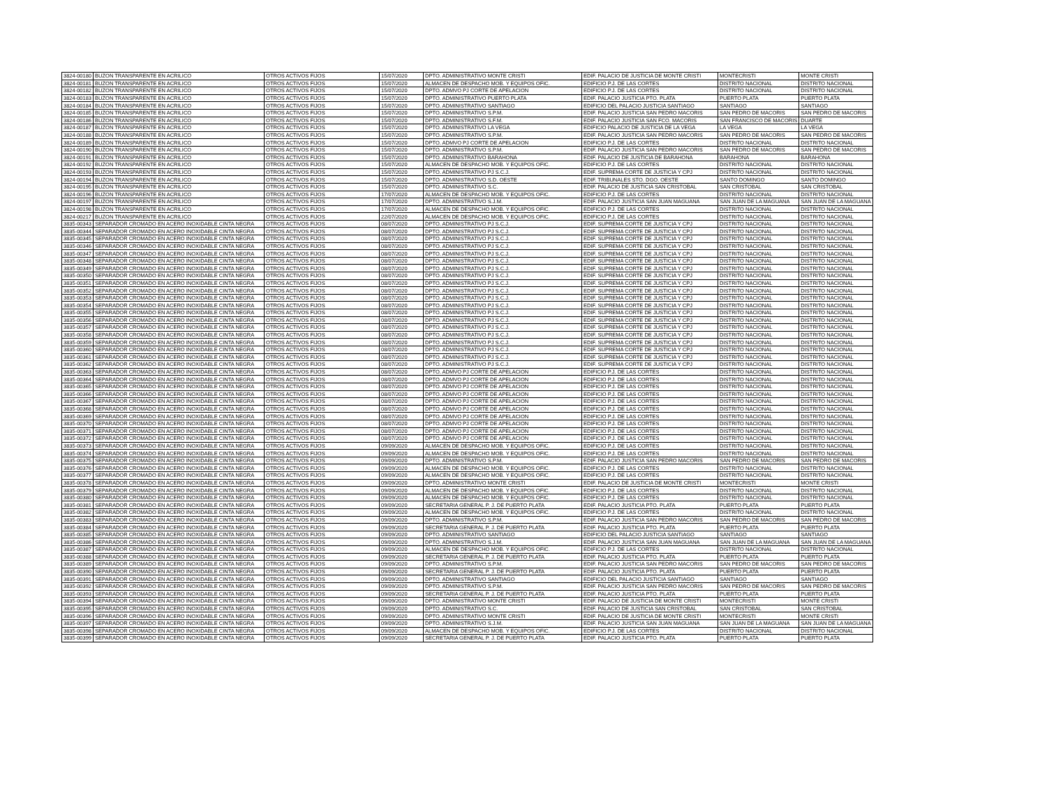| 3824-00180 | BUZON TRANSPARENTE EN ACRILICO | OTROS ACTIVOS FIJOS | 15/07/2020 | DPTO. ADMINISTRATIVO MONTE CRISTI | EDIF. PALACIO DE JUSTICIA DE MONTE CRISTI | MONTECRISTI | MONTE CRISTI |
| 3824-00181 | BUZON TRANSPARENTE EN ACRILICO | OTROS ACTIVOS FIJOS | 15/07/2020 | ALMACEN DE DESPACHO MOB. Y EQUIPOS OFIC. | EDIFICIO P.J. DE LAS CORTES | DISTRITO NACIONAL | DISTRITO NACIONAL |
| 3824-00182 | BUZON TRANSPARENTE EN ACRILICO | OTROS ACTIVOS FIJOS | 15/07/2020 | DPTO. ADMVO PJ CORTE DE APELACION | EDIFICIO P.J. DE LAS CORTES | DISTRITO NACIONAL | DISTRITO NACIONAL |
| 3824-00183 | BUZON TRANSPARENTE EN ACRILICO | OTROS ACTIVOS FIJOS | 15/07/2020 | DPTO. ADMINISTRATIVO PUERTO PLATA | EDIF. PALACIO JUSTICIA PTO. PLATA | PUERTO PLATA | PUERTO PLATA |
| 3824-00184 | BUZON TRANSPARENTE EN ACRILICO | OTROS ACTIVOS FIJOS | 15/07/2020 | DPTO. ADMINISTRATIVO SANTIAGO | EDIFICIO DEL PALACIO JUSTICIA SANTIAGO | SANTIAGO | SANTIAGO |
| 3824-00185 | BUZON TRANSPARENTE EN ACRILICO | OTROS ACTIVOS FIJOS | 15/07/2020 | DPTO. ADMINISTRATIVO S.P.M. | EDIF. PALACIO JUSTICIA SAN PEDRO MACORIS | SAN PEDRO DE MACORIS | SAN PEDRO DE MACORIS |
| 3824-00186 | BUZON TRANSPARENTE EN ACRILICO | OTROS ACTIVOS FIJOS | 15/07/2020 | DPTO. ADMINISTRATIVO S.F.M. | EDIF. PALACIO JUSTICIA SAN FCO. MACORIS | SAN FRANCISCO DE MACORIS | DUARTE |
| 3824-00187 | BUZON TRANSPARENTE EN ACRILICO | OTROS ACTIVOS FIJOS | 15/07/2020 | DPTO. ADMINISTRATIVO LA VEGA | EDIFICIO PALACIO DE JUSTICIA DE LA VEGA | LA VEGA | LA VEGA |
| 3824-00188 | BUZON TRANSPARENTE EN ACRILICO | OTROS ACTIVOS FIJOS | 15/07/2020 | DPTO. ADMINISTRATIVO S.P.M. | EDIF. PALACIO JUSTICIA SAN PEDRO MACORIS | SAN PEDRO DE MACORIS | SAN PEDRO DE MACORIS |
| 3824-00189 | BUZON TRANSPARENTE EN ACRILICO | OTROS ACTIVOS FIJOS | 15/07/2020 | DPTO. ADMVO PJ CORTE DE APELACION | EDIFICIO P.J. DE LAS CORTES | DISTRITO NACIONAL | DISTRITO NACIONAL |
| 3824-00190 | BUZON TRANSPARENTE EN ACRILICO | OTROS ACTIVOS FIJOS | 15/07/2020 | DPTO. ADMINISTRATIVO S.P.M. | EDIF. PALACIO JUSTICIA SAN PEDRO MACORIS | SAN PEDRO DE MACORIS | SAN PEDRO DE MACORIS |
| 3824-00191 | BUZON TRANSPARENTE EN ACRILICO | OTROS ACTIVOS FIJOS | 15/07/2020 | DPTO. ADMINISTRATIVO BARAHONA | EDIF. PALACIO DE JUSTICIA DE BARAHONA | BARAHONA | BARAHONA |
| 3824-00192 | BUZON TRANSPARENTE EN ACRILICO | OTROS ACTIVOS FIJOS | 15/07/2020 | ALMACEN DE DESPACHO MOB. Y EQUIPOS OFIC. | EDIFICIO P.J. DE LAS CORTES | DISTRITO NACIONAL | DISTRITO NACIONAL |
| 3824-00193 | BUZON TRANSPARENTE EN ACRILICO | OTROS ACTIVOS FIJOS | 15/07/2020 | DPTO. ADMINISTRATIVO PJ S.C.J. | EDIF. SUPREMA CORTE DE JUSTICIA Y CPJ | DISTRITO NACIONAL | DISTRITO NACIONAL |
| 3824-00194 | BUZON TRANSPARENTE EN ACRILICO | OTROS ACTIVOS FIJOS | 15/07/2020 | DPTO. ADMINISTRATIVO S.D. OESTE | EDIF. TRIBUNALES STO. DGO. OESTE | SANTO DOMINGO | SANTO DOMINGO |
| 3824-00195 | BUZON TRANSPARENTE EN ACRILICO | OTROS ACTIVOS FIJOS | 15/07/2020 | DPTO. ADMINISTRATIVO S.C. | EDIF. PALACIO DE JUSTICIA SAN CRISTOBAL | SAN CRISTOBAL | SAN CRISTOBAL |
| 3824-00196 | BUZON TRANSPARENTE EN ACRILICO | OTROS ACTIVOS FIJOS | 17/07/2020 | ALMACEN DE DESPACHO MOB. Y EQUIPOS OFIC. | EDIFICIO P.J. DE LAS CORTES | DISTRITO NACIONAL | DISTRITO NACIONAL |
| 3824-00197 | BUZON TRANSPARENTE EN ACRILICO | OTROS ACTIVOS FIJOS | 17/07/2020 | DPTO. ADMINISTRATIVO S.J.M. | EDIF. PALACIO JUSTICIA SAN JUAN MAGUANA | SAN JUAN DE LA MAGUANA | SAN JUAN DE LA MAGUANA |
| 3824-00198 | BUZON TRANSPARENTE EN ACRILICO | OTROS ACTIVOS FIJOS | 17/07/2020 | ALMACEN DE DESPACHO MOB. Y EQUIPOS OFIC. | EDIFICIO P.J. DE LAS CORTES | DISTRITO NACIONAL | DISTRITO NACIONAL |
| 3824-00217 | BUZON TRANSPARENTE EN ACRILICO | OTROS ACTIVOS FIJOS | 22/07/2020 | ALMACEN DE DESPACHO MOB. Y EQUIPOS OFIC. | EDIFICIO P.J. DE LAS CORTES | DISTRITO NACIONAL | DISTRITO NACIONAL |
| 3835-00343 | SEPARADOR CROMADO EN ACERO INOXIDABLE CINTA NEGRA | OTROS ACTIVOS FIJOS | 08/07/2020 | DPTO. ADMINISTRATIVO PJ S.C.J. | EDIF. SUPREMA CORTE DE JUSTICIA Y CPJ | DISTRITO NACIONAL | DISTRITO NACIONAL |
| 3835-00344 | SEPARADOR CROMADO EN ACERO INOXIDABLE CINTA NEGRA | OTROS ACTIVOS FIJOS | 08/07/2020 | DPTO. ADMINISTRATIVO PJ S.C.J. | EDIF. SUPREMA CORTE DE JUSTICIA Y CPJ | DISTRITO NACIONAL | DISTRITO NACIONAL |
| 3835-00345 | SEPARADOR CROMADO EN ACERO INOXIDABLE CINTA NEGRA | OTROS ACTIVOS FIJOS | 08/07/2020 | DPTO. ADMINISTRATIVO PJ S.C.J. | EDIF. SUPREMA CORTE DE JUSTICIA Y CPJ | DISTRITO NACIONAL | DISTRITO NACIONAL |
| 3835-00346 | SEPARADOR CROMADO EN ACERO INOXIDABLE CINTA NEGRA | OTROS ACTIVOS FIJOS | 08/07/2020 | DPTO. ADMINISTRATIVO PJ S.C.J. | EDIF. SUPREMA CORTE DE JUSTICIA Y CPJ | DISTRITO NACIONAL | DISTRITO NACIONAL |
| 3835-00347 | SEPARADOR CROMADO EN ACERO INOXIDABLE CINTA NEGRA | OTROS ACTIVOS FIJOS | 08/07/2020 | DPTO. ADMINISTRATIVO PJ S.C.J. | EDIF. SUPREMA CORTE DE JUSTICIA Y CPJ | DISTRITO NACIONAL | DISTRITO NACIONAL |
| 3835-00348 | SEPARADOR CROMADO EN ACERO INOXIDABLE CINTA NEGRA | OTROS ACTIVOS FIJOS | 08/07/2020 | DPTO. ADMINISTRATIVO PJ S.C.J. | EDIF. SUPREMA CORTE DE JUSTICIA Y CPJ | DISTRITO NACIONAL | DISTRITO NACIONAL |
| 3835-00349 | SEPARADOR CROMADO EN ACERO INOXIDABLE CINTA NEGRA | OTROS ACTIVOS FIJOS | 08/07/2020 | DPTO. ADMINISTRATIVO PJ S.C.J. | EDIF. SUPREMA CORTE DE JUSTICIA Y CPJ | DISTRITO NACIONAL | DISTRITO NACIONAL |
| 3835-00350 | SEPARADOR CROMADO EN ACERO INOXIDABLE CINTA NEGRA | OTROS ACTIVOS FIJOS | 08/07/2020 | DPTO. ADMINISTRATIVO PJ S.C.J. | EDIF. SUPREMA CORTE DE JUSTICIA Y CPJ | DISTRITO NACIONAL | DISTRITO NACIONAL |
| 3835-00351 | SEPARADOR CROMADO EN ACERO INOXIDABLE CINTA NEGRA | OTROS ACTIVOS FIJOS | 08/07/2020 | DPTO. ADMINISTRATIVO PJ S.C.J. | EDIF. SUPREMA CORTE DE JUSTICIA Y CPJ | DISTRITO NACIONAL | DISTRITO NACIONAL |
| 3835-00352 | SEPARADOR CROMADO EN ACERO INOXIDABLE CINTA NEGRA | OTROS ACTIVOS FIJOS | 08/07/2020 | DPTO. ADMINISTRATIVO PJ S.C.J. | EDIF. SUPREMA CORTE DE JUSTICIA Y CPJ | DISTRITO NACIONAL | DISTRITO NACIONAL |
| 3835-00353 | SEPARADOR CROMADO EN ACERO INOXIDABLE CINTA NEGRA | OTROS ACTIVOS FIJOS | 08/07/2020 | DPTO. ADMINISTRATIVO PJ S.C.J. | EDIF. SUPREMA CORTE DE JUSTICIA Y CPJ | DISTRITO NACIONAL | DISTRITO NACIONAL |
| 3835-00354 | SEPARADOR CROMADO EN ACERO INOXIDABLE CINTA NEGRA | OTROS ACTIVOS FIJOS | 08/07/2020 | DPTO. ADMINISTRATIVO PJ S.C.J. | EDIF. SUPREMA CORTE DE JUSTICIA Y CPJ | DISTRITO NACIONAL | DISTRITO NACIONAL |
| 3835-00355 | SEPARADOR CROMADO EN ACERO INOXIDABLE CINTA NEGRA | OTROS ACTIVOS FIJOS | 08/07/2020 | DPTO. ADMINISTRATIVO PJ S.C.J. | EDIF. SUPREMA CORTE DE JUSTICIA Y CPJ | DISTRITO NACIONAL | DISTRITO NACIONAL |
| 3835-00356 | SEPARADOR CROMADO EN ACERO INOXIDABLE CINTA NEGRA | OTROS ACTIVOS FIJOS | 08/07/2020 | DPTO. ADMINISTRATIVO PJ S.C.J. | EDIF. SUPREMA CORTE DE JUSTICIA Y CPJ | DISTRITO NACIONAL | DISTRITO NACIONAL |
| 3835-00357 | SEPARADOR CROMADO EN ACERO INOXIDABLE CINTA NEGRA | OTROS ACTIVOS FIJOS | 08/07/2020 | DPTO. ADMINISTRATIVO PJ S.C.J. | EDIF. SUPREMA CORTE DE JUSTICIA Y CPJ | DISTRITO NACIONAL | DISTRITO NACIONAL |
| 3835-00358 | SEPARADOR CROMADO EN ACERO INOXIDABLE CINTA NEGRA | OTROS ACTIVOS FIJOS | 08/07/2020 | DPTO. ADMINISTRATIVO PJ S.C.J. | EDIF. SUPREMA CORTE DE JUSTICIA Y CPJ | DISTRITO NACIONAL | DISTRITO NACIONAL |
| 3835-00359 | SEPARADOR CROMADO EN ACERO INOXIDABLE CINTA NEGRA | OTROS ACTIVOS FIJOS | 08/07/2020 | DPTO. ADMINISTRATIVO PJ S.C.J. | EDIF. SUPREMA CORTE DE JUSTICIA Y CPJ | DISTRITO NACIONAL | DISTRITO NACIONAL |
| 3835-00360 | SEPARADOR CROMADO EN ACERO INOXIDABLE CINTA NEGRA | OTROS ACTIVOS FIJOS | 08/07/2020 | DPTO. ADMINISTRATIVO PJ S.C.J. | EDIF. SUPREMA CORTE DE JUSTICIA Y CPJ | DISTRITO NACIONAL | DISTRITO NACIONAL |
| 3835-00361 | SEPARADOR CROMADO EN ACERO INOXIDABLE CINTA NEGRA | OTROS ACTIVOS FIJOS | 08/07/2020 | DPTO. ADMINISTRATIVO PJ S.C.J. | EDIF. SUPREMA CORTE DE JUSTICIA Y CPJ | DISTRITO NACIONAL | DISTRITO NACIONAL |
| 3835-00362 | SEPARADOR CROMADO EN ACERO INOXIDABLE CINTA NEGRA | OTROS ACTIVOS FIJOS | 08/07/2020 | DPTO. ADMINISTRATIVO PJ S.C.J. | EDIF. SUPREMA CORTE DE JUSTICIA Y CPJ | DISTRITO NACIONAL | DISTRITO NACIONAL |
| 3835-00363 | SEPARADOR CROMADO EN ACERO INOXIDABLE CINTA NEGRA | OTROS ACTIVOS FIJOS | 08/07/2020 | DPTO. ADMVO PJ CORTE DE APELACION | EDIFICIO P.J. DE LAS CORTES | DISTRITO NACIONAL | DISTRITO NACIONAL |
| 3835-00364 | SEPARADOR CROMADO EN ACERO INOXIDABLE CINTA NEGRA | OTROS ACTIVOS FIJOS | 08/07/2020 | DPTO. ADMVO PJ CORTE DE APELACION | EDIFICIO P.J. DE LAS CORTES | DISTRITO NACIONAL | DISTRITO NACIONAL |
| 3835-00365 | SEPARADOR CROMADO EN ACERO INOXIDABLE CINTA NEGRA | OTROS ACTIVOS FIJOS | 08/07/2020 | DPTO. ADMVO PJ CORTE DE APELACION | EDIFICIO P.J. DE LAS CORTES | DISTRITO NACIONAL | DISTRITO NACIONAL |
| 3835-00366 | SEPARADOR CROMADO EN ACERO INOXIDABLE CINTA NEGRA | OTROS ACTIVOS FIJOS | 08/07/2020 | DPTO. ADMVO PJ CORTE DE APELACION | EDIFICIO P.J. DE LAS CORTES | DISTRITO NACIONAL | DISTRITO NACIONAL |
| 3835-00367 | SEPARADOR CROMADO EN ACERO INOXIDABLE CINTA NEGRA | OTROS ACTIVOS FIJOS | 08/07/2020 | DPTO. ADMVO PJ CORTE DE APELACION | EDIFICIO P.J. DE LAS CORTES | DISTRITO NACIONAL | DISTRITO NACIONAL |
| 3835-00368 | SEPARADOR CROMADO EN ACERO INOXIDABLE CINTA NEGRA | OTROS ACTIVOS FIJOS | 08/07/2020 | DPTO. ADMVO PJ CORTE DE APELACION | EDIFICIO P.J. DE LAS CORTES | DISTRITO NACIONAL | DISTRITO NACIONAL |
| 3835-00369 | SEPARADOR CROMADO EN ACERO INOXIDABLE CINTA NEGRA | OTROS ACTIVOS FIJOS | 08/07/2020 | DPTO. ADMVO PJ CORTE DE APELACION | EDIFICIO P.J. DE LAS CORTES | DISTRITO NACIONAL | DISTRITO NACIONAL |
| 3835-00370 | SEPARADOR CROMADO EN ACERO INOXIDABLE CINTA NEGRA | OTROS ACTIVOS FIJOS | 08/07/2020 | DPTO. ADMVO PJ CORTE DE APELACION | EDIFICIO P.J. DE LAS CORTES | DISTRITO NACIONAL | DISTRITO NACIONAL |
| 3835-00371 | SEPARADOR CROMADO EN ACERO INOXIDABLE CINTA NEGRA | OTROS ACTIVOS FIJOS | 08/07/2020 | DPTO. ADMVO PJ CORTE DE APELACION | EDIFICIO P.J. DE LAS CORTES | DISTRITO NACIONAL | DISTRITO NACIONAL |
| 3835-00372 | SEPARADOR CROMADO EN ACERO INOXIDABLE CINTA NEGRA | OTROS ACTIVOS FIJOS | 08/07/2020 | DPTO. ADMVO PJ CORTE DE APELACION | EDIFICIO P.J. DE LAS CORTES | DISTRITO NACIONAL | DISTRITO NACIONAL |
| 3835-00373 | SEPARADOR CROMADO EN ACERO INOXIDABLE CINTA NEGRA | OTROS ACTIVOS FIJOS | 09/09/2020 | ALMACEN DE DESPACHO MOB. Y EQUIPOS OFIC. | EDIFICIO P.J. DE LAS CORTES | DISTRITO NACIONAL | DISTRITO NACIONAL |
| 3835-00374 | SEPARADOR CROMADO EN ACERO INOXIDABLE CINTA NEGRA | OTROS ACTIVOS FIJOS | 09/09/2020 | ALMACEN DE DESPACHO MOB. Y EQUIPOS OFIC. | EDIFICIO P.J. DE LAS CORTES | DISTRITO NACIONAL | DISTRITO NACIONAL |
| 3835-00375 | SEPARADOR CROMADO EN ACERO INOXIDABLE CINTA NEGRA | OTROS ACTIVOS FIJOS | 09/09/2020 | DPTO. ADMINISTRATIVO S.P.M. | EDIF. PALACIO JUSTICIA SAN PEDRO MACORIS | SAN PEDRO DE MACORIS | SAN PEDRO DE MACORIS |
| 3835-00376 | SEPARADOR CROMADO EN ACERO INOXIDABLE CINTA NEGRA | OTROS ACTIVOS FIJOS | 09/09/2020 | ALMACEN DE DESPACHO MOB. Y EQUIPOS OFIC. | EDIFICIO P.J. DE LAS CORTES | DISTRITO NACIONAL | DISTRITO NACIONAL |
| 3835-00377 | SEPARADOR CROMADO EN ACERO INOXIDABLE CINTA NEGRA | OTROS ACTIVOS FIJOS | 09/09/2020 | ALMACEN DE DESPACHO MOB. Y EQUIPOS OFIC. | EDIFICIO P.J. DE LAS CORTES | DISTRITO NACIONAL | DISTRITO NACIONAL |
| 3835-00378 | SEPARADOR CROMADO EN ACERO INOXIDABLE CINTA NEGRA | OTROS ACTIVOS FIJOS | 09/09/2020 | DPTO. ADMINISTRATIVO MONTE CRISTI | EDIF. PALACIO DE JUSTICIA DE MONTE CRISTI | MONTECRISTI | MONTE CRISTI |
| 3835-00379 | SEPARADOR CROMADO EN ACERO INOXIDABLE CINTA NEGRA | OTROS ACTIVOS FIJOS | 09/09/2020 | ALMACEN DE DESPACHO MOB. Y EQUIPOS OFIC. | EDIFICIO P.J. DE LAS CORTES | DISTRITO NACIONAL | DISTRITO NACIONAL |
| 3835-00380 | SEPARADOR CROMADO EN ACERO INOXIDABLE CINTA NEGRA | OTROS ACTIVOS FIJOS | 09/09/2020 | ALMACEN DE DESPACHO MOB. Y EQUIPOS OFIC. | EDIFICIO P.J. DE LAS CORTES | DISTRITO NACIONAL | DISTRITO NACIONAL |
| 3835-00381 | SEPARADOR CROMADO EN ACERO INOXIDABLE CINTA NEGRA | OTROS ACTIVOS FIJOS | 09/09/2020 | SECRETARIA GENERAL P. J. DE PUERTO PLATA | EDIF. PALACIO JUSTICIA PTO. PLATA | PUERTO PLATA | PUERTO PLATA |
| 3835-00382 | SEPARADOR CROMADO EN ACERO INOXIDABLE CINTA NEGRA | OTROS ACTIVOS FIJOS | 09/09/2020 | ALMACEN DE DESPACHO MOB. Y EQUIPOS OFIC. | EDIFICIO P.J. DE LAS CORTES | DISTRITO NACIONAL | DISTRITO NACIONAL |
| 3835-00383 | SEPARADOR CROMADO EN ACERO INOXIDABLE CINTA NEGRA | OTROS ACTIVOS FIJOS | 09/09/2020 | DPTO. ADMINISTRATIVO S.P.M. | EDIF. PALACIO JUSTICIA SAN PEDRO MACORIS | SAN PEDRO DE MACORIS | SAN PEDRO DE MACORIS |
| 3835-00384 | SEPARADOR CROMADO EN ACERO INOXIDABLE CINTA NEGRA | OTROS ACTIVOS FIJOS | 09/09/2020 | SECRETARIA GENERAL P. J. DE PUERTO PLATA | EDIF. PALACIO JUSTICIA PTO. PLATA | PUERTO PLATA | PUERTO PLATA |
| 3835-00385 | SEPARADOR CROMADO EN ACERO INOXIDABLE CINTA NEGRA | OTROS ACTIVOS FIJOS | 09/09/2020 | DPTO. ADMINISTRATIVO SANTIAGO | EDIFICIO DEL PALACIO JUSTICIA SANTIAGO | SANTIAGO | SANTIAGO |
| 3835-00386 | SEPARADOR CROMADO EN ACERO INOXIDABLE CINTA NEGRA | OTROS ACTIVOS FIJOS | 09/09/2020 | DPTO. ADMINISTRATIVO S.J.M. | EDIF. PALACIO JUSTICIA SAN JUAN MAGUANA | SAN JUAN DE LA MAGUANA | SAN JUAN DE LA MAGUANA |
| 3835-00387 | SEPARADOR CROMADO EN ACERO INOXIDABLE CINTA NEGRA | OTROS ACTIVOS FIJOS | 09/09/2020 | ALMACEN DE DESPACHO MOB. Y EQUIPOS OFIC. | EDIFICIO P.J. DE LAS CORTES | DISTRITO NACIONAL | DISTRITO NACIONAL |
| 3835-00388 | SEPARADOR CROMADO EN ACERO INOXIDABLE CINTA NEGRA | OTROS ACTIVOS FIJOS | 09/09/2020 | SECRETARIA GENERAL P. J. DE PUERTO PLATA | EDIF. PALACIO JUSTICIA PTO. PLATA | PUERTO PLATA | PUERTO PLATA |
| 3835-00389 | SEPARADOR CROMADO EN ACERO INOXIDABLE CINTA NEGRA | OTROS ACTIVOS FIJOS | 09/09/2020 | DPTO. ADMINISTRATIVO S.P.M. | EDIF. PALACIO JUSTICIA SAN PEDRO MACORIS | SAN PEDRO DE MACORIS | SAN PEDRO DE MACORIS |
| 3835-00390 | SEPARADOR CROMADO EN ACERO INOXIDABLE CINTA NEGRA | OTROS ACTIVOS FIJOS | 09/09/2020 | SECRETARIA GENERAL P. J. DE PUERTO PLATA | EDIF. PALACIO JUSTICIA PTO. PLATA | PUERTO PLATA | PUERTO PLATA |
| 3835-00391 | SEPARADOR CROMADO EN ACERO INOXIDABLE CINTA NEGRA | OTROS ACTIVOS FIJOS | 09/09/2020 | DPTO. ADMINISTRATIVO SANTIAGO | EDIFICIO DEL PALACIO JUSTICIA SANTIAGO | SANTIAGO | SANTIAGO |
| 3835-00392 | SEPARADOR CROMADO EN ACERO INOXIDABLE CINTA NEGRA | OTROS ACTIVOS FIJOS | 09/09/2020 | DPTO. ADMINISTRATIVO S.P.M. | EDIF. PALACIO JUSTICIA SAN PEDRO MACORIS | SAN PEDRO DE MACORIS | SAN PEDRO DE MACORIS |
| 3835-00393 | SEPARADOR CROMADO EN ACERO INOXIDABLE CINTA NEGRA | OTROS ACTIVOS FIJOS | 09/09/2020 | SECRETARIA GENERAL P. J. DE PUERTO PLATA | EDIF. PALACIO JUSTICIA PTO. PLATA | PUERTO PLATA | PUERTO PLATA |
| 3835-00394 | SEPARADOR CROMADO EN ACERO INOXIDABLE CINTA NEGRA | OTROS ACTIVOS FIJOS | 09/09/2020 | DPTO. ADMINISTRATIVO MONTE CRISTI | EDIF. PALACIO DE JUSTICIA DE MONTE CRISTI | MONTECRISTI | MONTE CRISTI |
| 3835-00395 | SEPARADOR CROMADO EN ACERO INOXIDABLE CINTA NEGRA | OTROS ACTIVOS FIJOS | 09/09/2020 | DPTO. ADMINISTRATIVO S.C. | EDIF. PALACIO DE JUSTICIA SAN CRISTOBAL | SAN CRISTOBAL | SAN CRISTOBAL |
| 3835-00396 | SEPARADOR CROMADO EN ACERO INOXIDABLE CINTA NEGRA | OTROS ACTIVOS FIJOS | 09/09/2020 | DPTO. ADMINISTRATIVO MONTE CRISTI | EDIF. PALACIO DE JUSTICIA DE MONTE CRISTI | MONTECRISTI | MONTE CRISTI |
| 3835-00397 | SEPARADOR CROMADO EN ACERO INOXIDABLE CINTA NEGRA | OTROS ACTIVOS FIJOS | 09/09/2020 | DPTO. ADMINISTRATIVO S.J.M. | EDIF. PALACIO JUSTICIA SAN JUAN MAGUANA | SAN JUAN DE LA MAGUANA | SAN JUAN DE LA MAGUANA |
| 3835-00398 | SEPARADOR CROMADO EN ACERO INOXIDABLE CINTA NEGRA | OTROS ACTIVOS FIJOS | 09/09/2020 | ALMACEN DE DESPACHO MOB. Y EQUIPOS OFIC. | EDIFICIO P.J. DE LAS CORTES | DISTRITO NACIONAL | DISTRITO NACIONAL |
| 3835-00399 | SEPARADOR CROMADO EN ACERO INOXIDABLE CINTA NEGRA | OTROS ACTIVOS FIJOS | 09/09/2020 | SECRETARIA GENERAL P. J. DE PUERTO PLATA | EDIF. PALACIO JUSTICIA PTO. PLATA | PUERTO PLATA | PUERTO PLATA |